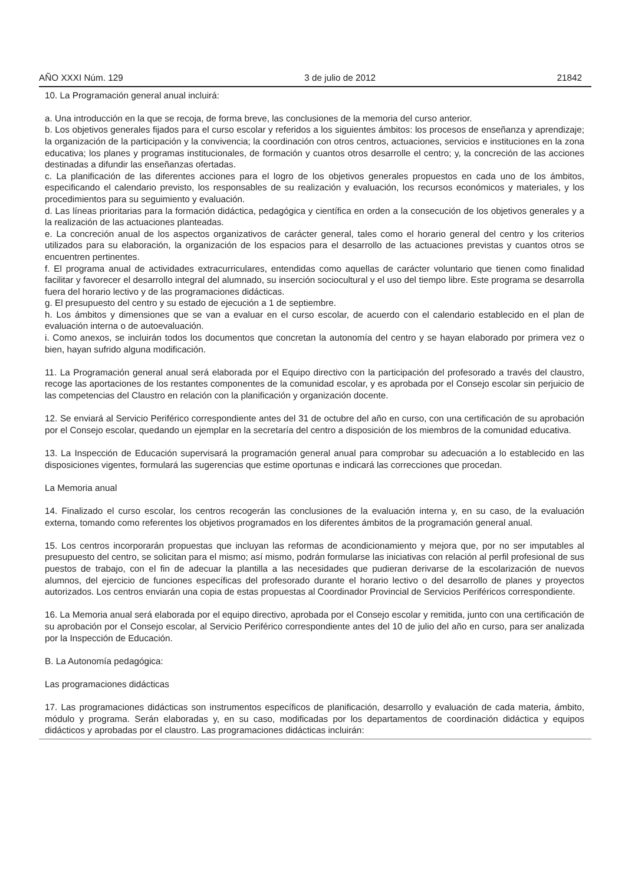AÑO XXXI Núm. 129 3 de julio de 2012 21842
10. La Programación general anual incluirá:
a. Una introducción en la que se recoja, de forma breve, las conclusiones de la memoria del curso anterior.
b. Los objetivos generales fijados para el curso escolar y referidos a los siguientes ámbitos: los procesos de enseñanza y aprendizaje; la organización de la participación y la convivencia; la coordinación con otros centros, actuaciones, servicios e instituciones en la zona educativa; los planes y programas institucionales, de formación y cuantos otros desarrolle el centro; y, la concreción de las acciones destinadas a difundir las enseñanzas ofertadas.
c. La planificación de las diferentes acciones para el logro de los objetivos generales propuestos en cada uno de los ámbitos, especificando el calendario previsto, los responsables de su realización y evaluación, los recursos económicos y materiales, y los procedimientos para su seguimiento y evaluación.
d. Las líneas prioritarias para la formación didáctica, pedagógica y científica en orden a la consecución de los objetivos generales y a la realización de las actuaciones planteadas.
e. La concreción anual de los aspectos organizativos de carácter general, tales como el horario general del centro y los criterios utilizados para su elaboración, la organización de los espacios para el desarrollo de las actuaciones previstas y cuantos otros se encuentren pertinentes.
f. El programa anual de actividades extracurriculares, entendidas como aquellas de carácter voluntario que tienen como finalidad facilitar y favorecer el desarrollo integral del alumnado, su inserción sociocultural y el uso del tiempo libre. Este programa se desarrolla fuera del horario lectivo y de las programaciones didácticas.
g. El presupuesto del centro y su estado de ejecución a 1 de septiembre.
h. Los ámbitos y dimensiones que se van a evaluar en el curso escolar, de acuerdo con el calendario establecido en el plan de evaluación interna o de autoevaluación.
i. Como anexos, se incluirán todos los documentos que concretan la autonomía del centro y se hayan elaborado por primera vez o bien, hayan sufrido alguna modificación.
11. La Programación general anual será elaborada por el Equipo directivo con la participación del profesorado a través del claustro, recoge las aportaciones de los restantes componentes de la comunidad escolar, y es aprobada por el Consejo escolar sin perjuicio de las competencias del Claustro en relación con la planificación y organización docente.
12. Se enviará al Servicio Periférico correspondiente antes del 31 de octubre del año en curso, con una certificación de su aprobación por el Consejo escolar, quedando un ejemplar en la secretaría del centro a disposición de los miembros de la comunidad educativa.
13. La Inspección de Educación supervisará la programación general anual para comprobar su adecuación a lo establecido en las disposiciones vigentes, formulará las sugerencias que estime oportunas e indicará las correcciones que procedan.
La Memoria anual
14. Finalizado el curso escolar, los centros recogerán las conclusiones de la evaluación interna y, en su caso, de la evaluación externa, tomando como referentes los objetivos programados en los diferentes ámbitos de la programación general anual.
15. Los centros incorporarán propuestas que incluyan las reformas de acondicionamiento y mejora que, por no ser imputables al presupuesto del centro, se solicitan para el mismo; así mismo, podrán formularse las iniciativas con relación al perfil profesional de sus puestos de trabajo, con el fin de adecuar la plantilla a las necesidades que pudieran derivarse de la escolarización de nuevos alumnos, del ejercicio de funciones específicas del profesorado durante el horario lectivo o del desarrollo de planes y proyectos autorizados. Los centros enviarán una copia de estas propuestas al Coordinador Provincial de Servicios Periféricos correspondiente.
16. La Memoria anual será elaborada por el equipo directivo, aprobada por el Consejo escolar y remitida, junto con una certificación de su aprobación por el Consejo escolar, al Servicio Periférico correspondiente antes del 10 de julio del año en curso, para ser analizada por la Inspección de Educación.
B. La Autonomía pedagógica:
Las programaciones didácticas
17. Las programaciones didácticas son instrumentos específicos de planificación, desarrollo y evaluación de cada materia, ámbito, módulo y programa. Serán elaboradas y, en su caso, modificadas por los departamentos de coordinación didáctica y equipos didácticos y aprobadas por el claustro. Las programaciones didácticas incluirán: